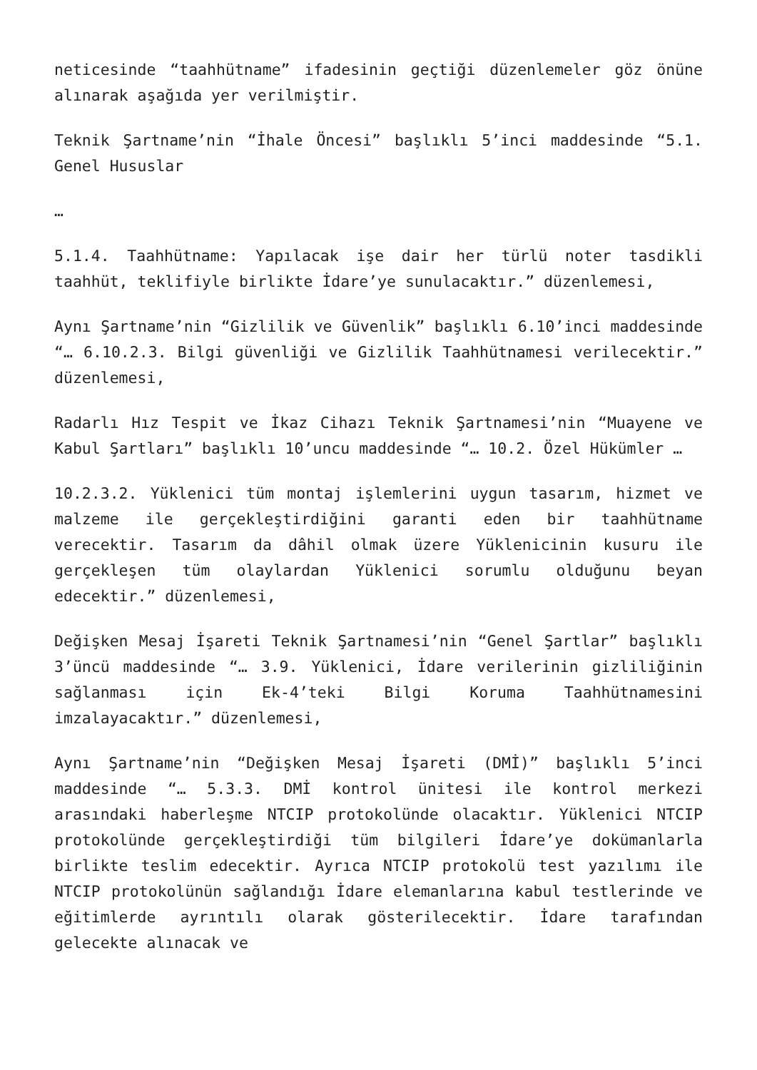neticesinde “taahhütname” ifadesinin geçtiği düzenlemeler göz önüne alınarak aşağıda yer verilmiştir.
Teknik Şartname’nin “İhale Öncesi” başlıklı 5’inci maddesinde “5.1. Genel Hususlar
…
5.1.4. Taahhütname: Yapılacak işe dair her türlü noter tasdikli taahhüt, teklifiyle birlikte İdare’ye sunulacaktır.” düzenlemesi,
Aynı Şartname’nin “Gizlilik ve Güvenlik” başlıklı 6.10’inci maddesinde “… 6.10.2.3. Bilgi güvenliği ve Gizlilik Taahhütnamesi verilecektir.” düzenlemesi,
Radarlı Hız Tespit ve İkaz Cihazı Teknik Şartnamesi’nin “Muayene ve Kabul Şartları” başlıklı 10’uncu maddesinde “… 10.2. Özel Hükümler …
10.2.3.2. Yüklenici tüm montaj işlemlerini uygun tasarım, hizmet ve malzeme ile gerçekleştirdiğini garanti eden bir taahhütname verecektir. Tasarım da dâhil olmak üzere Yüklenicinin kusuru ile gerçekleşen tüm olaylardan Yüklenici sorumlu olduğunu beyan edecektir.” düzenlemesi,
Değişken Mesaj İşareti Teknik Şartnamesi’nin “Genel Şartlar” başlıklı 3’üncü maddesinde “… 3.9. Yüklenici, İdare verilerinin gizliliğinin sağlanması için Ek-4’teki Bilgi Koruma Taahhütnamesini imzalayacaktır.” düzenlemesi,
Aynı Şartname’nin “Değişken Mesaj İşareti (DMİ)” başlıklı 5’inci maddesinde “… 5.3.3. DMİ kontrol ünitesi ile kontrol merkezi arasındaki haberleşme NTCIP protokolünde olacaktır. Yüklenici NTCIP protokolünde gerçekleştirdiği tüm bilgileri İdare’ye dokümanlarla birlikte teslim edecektir. Ayrıca NTCIP protokolü test yazılımı ile NTCIP protokolünün sağlandığı İdare elemanlarına kabul testlerinde ve eğitimlerde ayrıntılı olarak gösterilecektir. İdare tarafından gelecekte alınacak ve